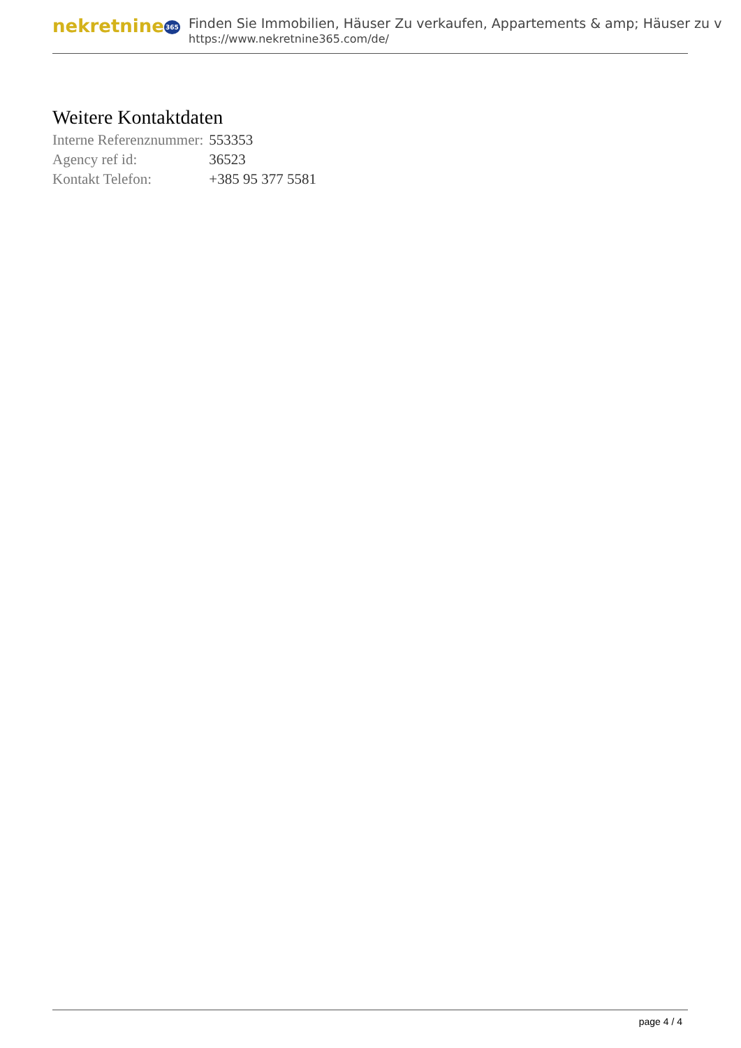nekretnine365
Finden Sie Immobilien, Häuser Zu verkaufen, Appartements & amp; Häuser zu v
https://www.nekretnine365.com/de/
Weitere Kontaktdaten
| Interne Referenznummer: | 553353 |
| Agency ref id: | 36523 |
| Kontakt Telefon: | +385 95 377 5581 |
page 4 / 4